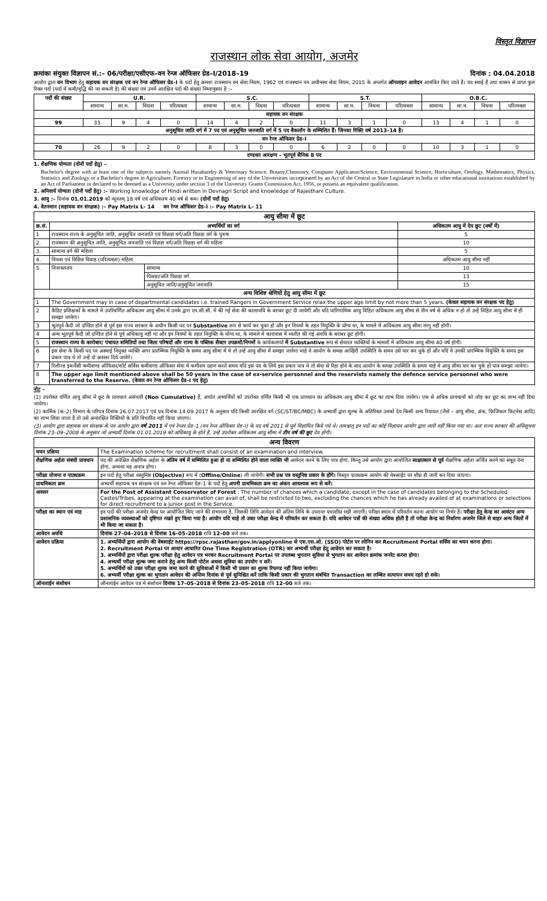विस्तृत विज्ञापन
राजस्थान लोक सेवा आयोग, अजमेर
क्रमांकः संयुक्त विज्ञापन सं.:– 06/परीक्षा/एसीएफ–वन रेन्ज ऑफिसर ग्रेड–I/2018–19 दिनांक : 04.04.2018
आयोग द्वारा वन विभाग हेतु सहायक वन संरक्षक एवं वन रेन्ज ऑफिसर ग्रेड–I के पदों हेतु क्रमशः राजस्थान वन सेवा नियम, 1962 एवं राजस्थान वन अधीनस्थ सेवा नियम, 2015 के अन्तर्गत ऑनलाइन आवेदन आमंत्रित किए जाते हैं। पद स्थाई हैं तथा शासन से प्राप्त कुल रिक्त पदों (पदों में कमी/वृद्धि की जा सकती है) की संख्या एवं उनमें आरक्षित पदों की संख्या निम्नानुसार है :–
| पदों की संख्या | U.R. | | | | S.C. | | | | S.T. | | | | O.B.C. | | | |
| --- | --- | --- | --- | --- | --- | --- | --- | --- | --- | --- | --- | --- | --- | --- | --- | --- |
| | सामान्य | सा.म. | विधवा | परित्यक्ता | सामान्य | सा.म. | विधवा | परित्यक्ता | सामान्य | सा.म. | विधवा | परित्यक्ता | सामान्य | सा.म. | विधवा | परित्यक्ता |
| सहायक वन संरक्षक | | | | | | | | | | | | | | | | |
| 99 | 33 | 9 | 4 | 0 | 14 | 4 | 2 | 0 | 11 | 3 | 1 | 0 | 13 | 4 | 1 | 0 |
| अनुसूचित जाति वर्ग में 7 पद एवं अनुसूचित जनजाति वर्ग में 5 पद बैकलॉग के सम्मिलित हैं। जिनका रिक्ति वर्ष 2013–14 है। | | | | | | | | | | | | | | | | |
| वन रेन्ज ऑफिसर ग्रेड–I | | | | | | | | | | | | | | | | |
| 70 | 26 | 9 | 2 | 0 | 8 | 3 | 0 | 0 | 6 | 2 | 0 | 0 | 10 | 3 | 1 | 0 |
| दण्डवत आरक्षण – भूतपूर्व सैनिक 8 पद | | | | | | | | | | | | | | | | |
1. शैक्षणिक योग्यता (दोनों पदों हेतु) –
Bachelor's degree with at least one of the subjects namely Animal Husabandry & Veterinary Science, Botany,Chemistry, Computer Applicaton/Science, Environmental Science, Horticulture, Geology, Mathematics, Physics, Statistics and Zoology or a Bachelor's degree in Agriculture, Forestry or in Engineering of any of the Universities incorporated by an Act of the Central or State Legislature in India or other educational institutions established by an Act of Parliament or declared to be deemed as a University under section 3 of the University Grants Commission Act, 1956, or possess an equivalent qualification.
2. अनिवार्य योग्यता (दोनों पदों हेतु) :– Working knowledge of Hindi written in Devnagri Script and knowledge of Rajasthani Culture.
3. आयु :– दिनांक 01.01.2019 को न्यूनतम् 18 वर्ष एवं अधिकतम 40 वर्ष से कम। (दोनों पदों हेतु)
4. वेतनमान (सहायक वन संरक्षक) :– Pay Matrix L- 14 वन रेन्ज ऑफिसर ग्रेड–I :– Pay Matrix L- 11
| आयु सीमा में छूट | | | |
| क्र.सं. | अभ्यर्थियों का वर्ग | | अधिकतम आयु में देय छूट (वर्षों में) |
| 1 | राजस्थान राज्य के अनुसूचित जाति, अनुसूचित जनजाति एवं पिछड़ा वर्ग/अति पिछड़ा वर्ग के पुरूष | | 5 |
| 2. | राजस्थान की अनुसूचित जाति, अनुसूचित जनजाति एवं पिछड़ा वर्ग/अति पिछड़ा वर्ग की महिला | | 10 |
| 3. | सामान्य वर्ग की महिला | | 5 |
| 4. | विधवा एवं विछिन्न विवाह (परित्यक्ता) महिला | | अधिकतम आयु सीमा नहीं |
| 5. | निःशक्तजन | सामान्य | 10 |
| | | पिछड़ा/अति पिछड़ा वर्ग | 13 |
| | | अनुसूचित जाति/अनुसूचित जनजाति | 15 |
| अन्य विशिष्ट श्रेणियों हेतु आयु सीमा में छूट | | | |
| 1 | The Government may in case of departmental candidates i.e. trained Rangers in Government Service relax the upper age limit by not more than 5 years. (केवल सहायक वन संरक्षक पद हेतु) | | |
| 2 | कैडिट प्रशिक्षकों के मामले में उपरिवर्णित अधिकतम आयु सीमा में उनके द्वारा एन.सी.सी. में की गई सेवा की कालावधि के बराबर छूट दी जायेगी और यदि पारिणामिक आयु विहित अधिकतम आयु सीमा से तीन वर्ष से अधिक न हो तो उन्हें विहित आयु सीमा में ही समझा जायेगा। | | |
| 3 | भूतपूर्व कैदी जो दण्डित होने से पूर्व इस राज्य सरकार के अधीन किसी पद पर Substantive रूप से कार्य कर चुका हो और इन नियमों के तहत नियुक्ति के योग्य था, के मामले में अधिकतम आयु सीमा लागू नहीं होगी। | | |
| 4 | अन्य भूतपूर्व कैदी जो दण्डित होने से पूर्व अधिकायु नहीं था और इन नियमों के तहत नियुक्ति के योग्य था, के मामले मे कारावास में व्यतीत की गई अवधि के बराबर छूट होगी। | | |
| 5 | राजस्थान राज्य के कारोबार/ पंचायत समितियों तथा जिला परिषदों और राज्य के पब्लिक सैक्टर उपक्रमों/निगमों के कार्यकलापों में Substantive रूप से सेवारत व्यक्तियों के मामलों में अधिकतम आयु सीमा 40 वर्ष होगी। | | |
| 6 | इस सेवा के किसी पद पर अस्थाई नियुक्त व्यक्ति अगर प्रारम्भिक नियुक्ति के समय आयु सीमा में थे तो उन्हें आयु सीमा में समझा जावेगा चाहे वे आयोग के समक्ष आखिरी उपस्थिति के समय उसे पार कर चुके हों और यदि वे उनकी प्रारम्भिक नियुक्ति के समय इस प्रकार पात्र थे तो उन्हें दो अवसर दिये जावेंगे। | | |
| 7 | रिलीज्ड इमर्जेंसी कमीशण्ड ऑफिसर/शॉर्ट सर्विस कमीशण्ड ऑफिसर सेवा में कमीशन ग्रहण करते समय यदि इस पद के लिये इस प्रकार पात्र थे तो सेवा से रिहा होने के बाद आयोग के समक्ष उपस्थिति के समय चाहे वे आयु सीमा पार कर चुके हों पात्र समझा जावेगा। | | |
| 8 | The upper age limit mentioned above shall be 50 years in the case of ex-service personnel and the reservists namely the defence service personnel who were transferred to the Reserve. (केवल वन रेन्ज ऑफिसर ग्रेड–I पद हेतु) | | |
नोट –
(1) उपरोक्त वर्णित आयु सीमा में छूट के प्रावधान असंचयी (Non Cumulative) हैं, अर्थात अभ्यर्थियों को उपरोक्त वर्णित किसी भी एक प्रावधान का अधिकतम आयु सीमा में छूट का लाभ दिया जायेगा। एक से अधिक प्रावधानों को जोड़ कर छूट का लाभ नहीं दिया जायेगा।
(2) कार्मिक (क–2) विभाग के परिपत्र दिनांक 26.07.2017 एवं पत्र दिनांक 14.09.2017 के अनुसार यदि किसी आरक्षित वर्ग (SC/ST/BC/MBC) के अभ्यर्थी द्वारा शुल्क के अतिरिक्त उनको देय किसी अन्य रियायत (जैसे – आयु सीमा, अंक, फिजिकल फिटनेस आदि) का लाभ लिया जाता है तो उसे अनारक्षित रिक्तियों के प्रति विचारित नहीं किया जाएगा।
(3) आयोग द्वारा सहायक वन संरक्षक के पद आयोग द्वारा वर्ष 2011 में एवं रेन्जर ग्रेड–1 (वन रेन्ज ऑफिसर ग्रेड–I) के पद वर्ष 2011 से पूर्व विज्ञापित किये गये थे। तत्पश्चात् इन पदों का कोई विज्ञापन आयोग द्वारा जारी नहीं किया गया था। अतः राज्य सरकार की अधिसूचना दिनांक 23–09–2008 के अनुसार जो अभ्यर्थी दिनांक 01.01.2019 को अधिकायु के होते हैं, उन्हें उपरोक्त अधिकतम आयु सीमा में तीन वर्ष की छूट देय होगी।
| अन्य विवरण | |
| चयन प्रक्रिया | The Examination scheme for recruitment shall consist of an examination and interview. |
| शैक्षणिक अर्हता संबंधी प्रावधान | पद की अपेक्षित शैक्षणिक अर्हता के अंतिम वर्ष में सम्मिलित हुआ हो या सम्मिलित होने वाला व्यक्ति भी आवेदन करने के लिए पात्र होगा, किन्तु उसे आयोग द्वारा आयोजित साक्षात्कार से पूर्व शैक्षणिक अर्हता अर्जित करने का सबूत देना होगा, अन्यथा वह अपात्र होगा। |
| परीक्षा योजना व पाठ्यक्रम | इन पदों हेतु परीक्षा वस्तुनिष्ठ (Objective) रूप में ( Offline/Online ) ली जायेगी। सभी प्रश्न पत्र वस्तुनिष्ठ प्रकार के होंगे। विस्तृत पाठ्यक्रम आयोग की वेबसाईट पर शीघ्र ही जारी कर दिया जाएगा। |
| प्राथमिकता क्रम | अभ्यर्थी सहायक वन संरक्षक एवं वन रेन्ज ऑफिसर ग्रेड–1 के पदों हेतु अपनी प्राथमिकता क्रम का अंकन आवश्यक रूप से करें। |
| अवसर | For the Post of Assistant Conservator of Forest : The number of chances which a candidate, except in the case of candidates belonging to the Scheduled Castes/Tribes, appearing at the examination can avail of, shall be restricted to two, excluding the chances which he has already availed of at examinations or selections for direct recruitment to a junior post in the Service. |
| परीक्षा का स्थान एवं माह | इन पदों की परीक्षा अजमेर केन्द्र पर आयोजित किए जाने की संभावना है, जिसकी तिथि आवेदन की अंतिम तिथि के उपरान्त यथाशीघ्र रखी जाएगी। परीक्षा स्थान में परिवर्तन करना आयोग पर निर्भर है। परीक्षा हेतु केन्द्र का आवंटन अन्य प्रशासनिक व्यवस्थाओं को दृष्टिगत रखते हुए किया गया है। आयोग यदि चाहे तो उक्त परीक्षा केन्द्र में परिवर्तन कर सकता है। यदि आवेदन पत्रों की संख्या अधिक होती है तो परीक्षा केन्द्र का निर्धारण अजमेर जिले से बाहर अन्य जिलों में भी किया जा सकता है। |
| आवेदन अवधि | दिनांक 27–04–2018 से दिनांक 16–05–2018 रात्रि 12–00 बजे तक। |
| आवेदन प्रक्रिया | 1. अभ्यर्थियों द्वारा आयोग की वेबसाईट https://rpsc.rajasthan/gov.in/applyonline से एस.एस.ओ. (SSO) पोर्टल पर लोगिन कर Recruitment Portal सर्विस का चयन करना होगा। 2. Recruitment Portal पर आधार आधारित One Time Registration (OTR) कर अभ्यर्थी परीक्षा हेतु आवेदन कर सकता है। 3. अभ्यर्थियों द्वारा परीक्षा शुल्क परीक्षा हेतु आवेदन पत्र भरकर Recruitment Portal पर उपलब्ध भुगतान सुविधा से भुगतान कर आवेदन क्रमांक जनरेट करना होगा। 4. अभ्यर्थी परीक्षा शुल्क जमा कराने हेतु अन्य किसी पोर्टल अथवा सुविधा का उपयोग न करें। 5. अभ्यर्थियों को उक्त परीक्षा शुल्क जमा करने की सुविधाओं में किसी भी प्रकार का शुल्क रिफण्ड नहीं किया जायेगा। 6. अभ्यर्थी परीक्षा शुल्क का भुगतान आवेदन की अन्तिम दिनांक से पूर्व सुनिश्चित करें ताकि किसी प्रकार की भुगतान संबंधित Transaction का लम्बित सत्यापन समय रहते हो सके। |
| ऑनलाईन संशोधन | ऑनलाईन आवेदन पत्र में संशोधन दिनांक 17–05–2018 से दिनांक 23–05–2018 रात्रि 12–00 बजे तक। |